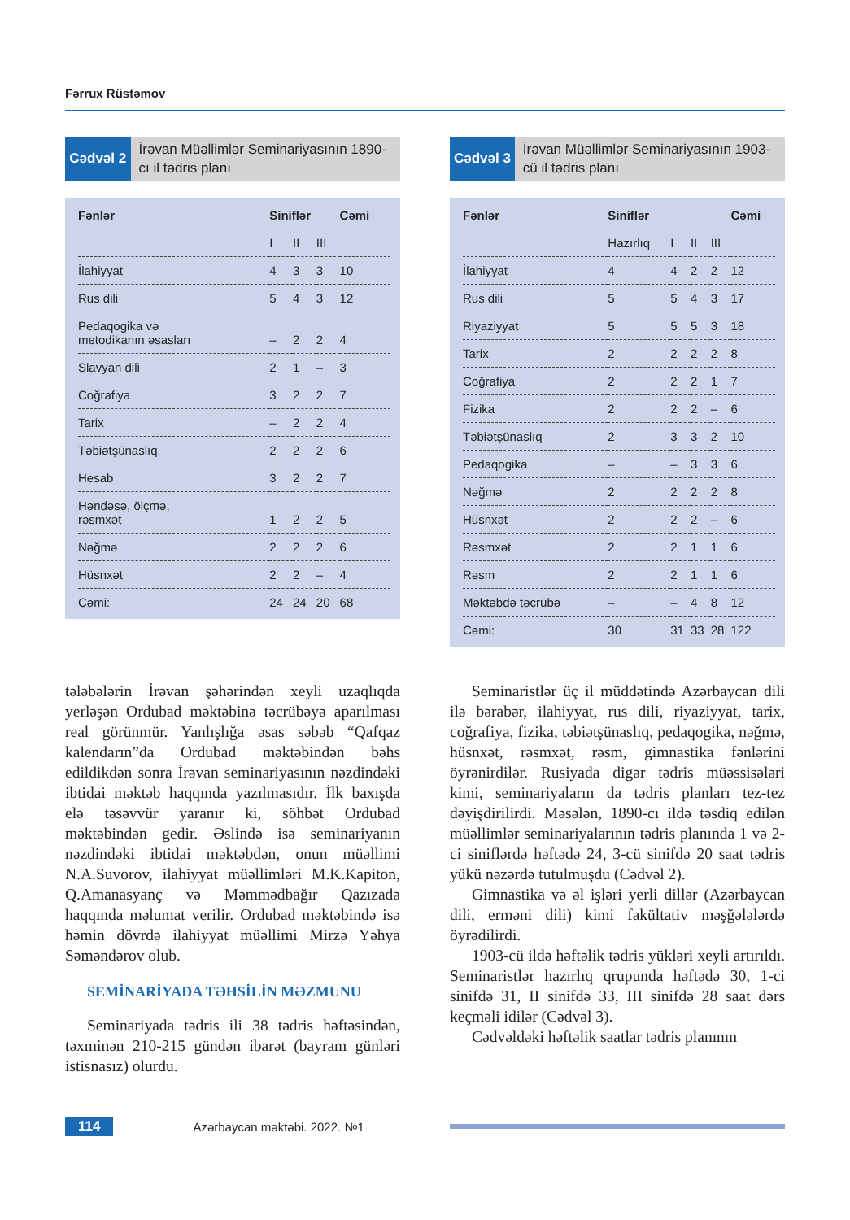Fərrux Rüstəmov
Cədvəl 2
İrəvan Müəllimlər Seminariyasının 1890-cı il tədris planı
| Fənlər | Siniflər | | | Cəmi |
| --- | --- | --- | --- | --- |
| | I | II | III | |
| İlahiyyat | 4 | 3 | 3 | 10 |
| Rus dili | 5 | 4 | 3 | 12 |
| Pedaqogika və metodikanın əsasları | – | 2 | 2 | 4 |
| Slavyan dili | 2 | 1 | – | 3 |
| Coğrafiya | 3 | 2 | 2 | 7 |
| Tarix | – | 2 | 2 | 4 |
| Təbiətşünaslıq | 2 | 2 | 2 | 6 |
| Hesab | 3 | 2 | 2 | 7 |
| Həndəsə, ölçmə, rəsmxət | 1 | 2 | 2 | 5 |
| Nəğmə | 2 | 2 | 2 | 6 |
| Hüsnxət | 2 | 2 | – | 4 |
| Cəmi: | 24 | 24 | 20 | 68 |
Cədvəl 3
İrəvan Müəllimlər Seminariyasının 1903-cü il tədris planı
| Fənlər | Siniflər | | | | Cəmi |
| --- | --- | --- | --- | --- | --- |
| | Hazırlıq | I | II | III | |
| İlahiyyat | 4 | 4 | 2 | 2 | 12 |
| Rus dili | 5 | 5 | 4 | 3 | 17 |
| Riyaziyyat | 5 | 5 | 5 | 3 | 18 |
| Tarix | 2 | 2 | 2 | 2 | 8 |
| Coğrafiya | 2 | 2 | 2 | 1 | 7 |
| Fizika | 2 | 2 | 2 | – | 6 |
| Təbiətşünaslıq | 2 | 3 | 3 | 2 | 10 |
| Pedaqogika | – | – | 3 | 3 | 6 |
| Nəğmə | 2 | 2 | 2 | 2 | 8 |
| Hüsnxət | 2 | 2 | 2 | – | 6 |
| Rəsmxət | 2 | 2 | 1 | 1 | 6 |
| Rəsm | 2 | 2 | 1 | 1 | 6 |
| Məktəbdə təcrübə | – | – | 4 | 8 | 12 |
| Cəmi: | 30 | 31 | 33 | 28 | 122 |
tələbələrin İrəvan şəhərindən xeyli uzaqlıqda yerləşən Ordubad məktəbinə təcrübəyə aparılması real görünmür. Yanlışlığa əsas səbəb “Qafqaz kalendarın”da Ordubad məktəbindən bəhs edildikdən sonra İrəvan seminariyasının nəzdindəki ibtidai məktəb haqqında yazılmasıdır. İlk baxışda elə təsəvvür yaranır ki, söhbət Ordubad məktəbindən gedir. Əslində isə seminariyanın nəzdindəki ibtidai məktəbdən, onun müəllimi N.A.Suvorov, ilahiyyat müəllimləri M.K.Kapiton, Q.Amanasyanç və Məmmədbağır Qazızadə haqqında məlumat verilir. Ordubad məktəbində isə həmin dövrdə ilahiyyat müəllimi Mirzə Yəhya Səməndərov olub.
SEMİNARİYADA TƏHSİLİN MƏZMUNU
Seminariyada tədris ili 38 tədris həftəsindən, təxminən 210-215 gündən ibarət (bayram günləri istisnasız) olurdu.
Seminaristlər üç il müddətində Azərbaycan dili ilə bərabər, ilahiyyat, rus dili, riyaziyyat, tarix, coğrafiya, fizika, təbiətşünaslıq, pedaqogika, nəğmə, hüsnxət, rəsmxət, rəsm, gimnastika fənlərini öyrənirdilər. Rusiyada digər tədris müəssisələri kimi, seminariyaların da tədris planları tez-tez dəyişdirilirdi. Məsələn, 1890-cı ildə təsdiq edilən müəllimlər seminariyalarının tədris planında 1 və 2-ci siniflərdə həftədə 24, 3-cü sinifdə 20 saat tədris yükü nəzərdə tutulmuşdu (Cədvəl 2).
Gimnastika və əl işləri yerli dillər (Azərbaycan dili, erməni dili) kimi fakültativ məşğələlərdə öyrədilirdi.
1903-cü ildə həftəlik tədris yükləri xeyli artırıldı. Seminaristlər hazırlıq qrupunda həftədə 30, 1-ci sinifdə 31, II sinifdə 33, III sinifdə 28 saat dərs keçməli idilər (Cədvəl 3).
Cədvəldəki həftəlik saatlar tədris planının
114 Azərbaycan məktəbi. 2022. №1